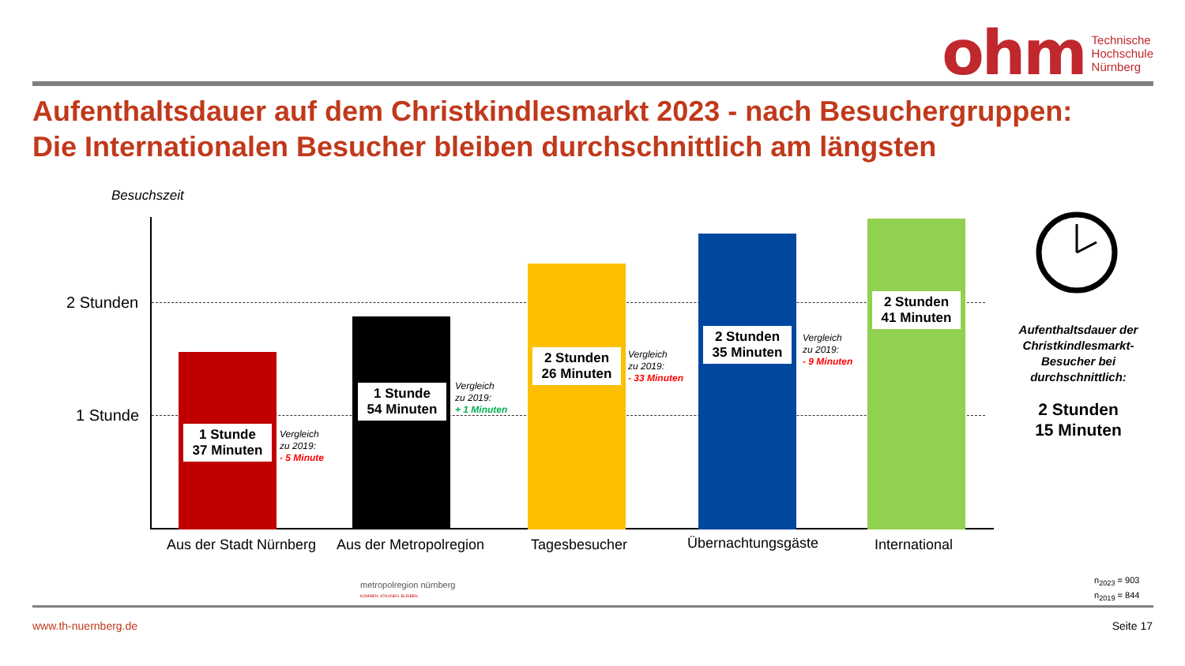ohm Technische
Hochschule
Nürnberg
Aufenthaltsdauer auf dem Christkindlesmarkt 2023 - nach Besuchergruppen:
Die Internationalen Besucher bleiben durchschnittlich am längsten
Besuchszeit
2 Stunden
1 Stunde
1 Stunde
37 Minuten
1 Stunde
54 Minuten
2 Stunden
26 Minuten
2 Stunden
35 Minuten
2 Stunden
41 Minuten
Vergleich
zu 2019:
- 5 Minute
Vergleich
zu 2019:
+ 1 Minuten
Vergleich
zu 2019:
- 33 Minuten
Vergleich
zu 2019:
- 9 Minuten
Aus der Stadt Nürnberg Aus der Metropolregion Tagesbesucher Übernachtungsgäste International
metropolregion nürnberg
KOMMEN. STAUNEN. BLEIBEN.
Aufenthaltsdauer der Christkindlesmarkt-Besucher bei durchschnittlich:
2 Stunden
15 Minuten
n<sub>2023</sub> = 903
n<sub>2019</sub> = 844
www.th-nuernberg.de Seite 17